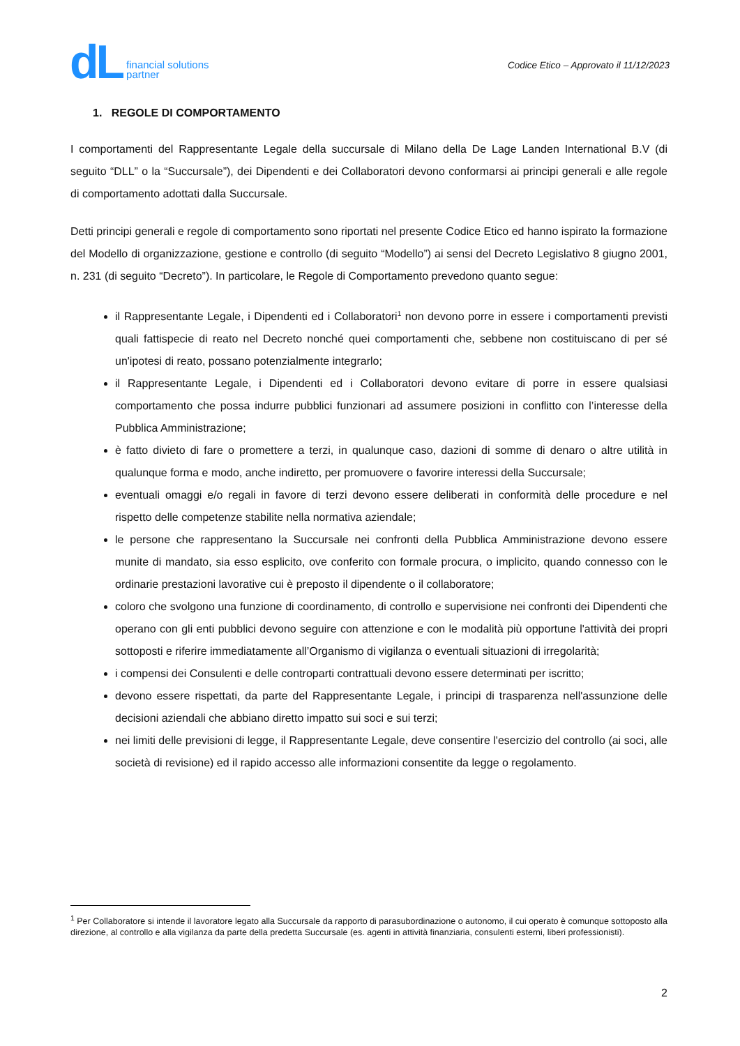dL financial solutions
partner
Codice Etico – Approvato il 11/12/2023
1. REGOLE DI COMPORTAMENTO
I comportamenti del Rappresentante Legale della succursale di Milano della De Lage Landen International B.V (di seguito “DLL” o la “Succursale”), dei Dipendenti e dei Collaboratori devono conformarsi ai principi generali e alle regole di comportamento adottati dalla Succursale.
Detti principi generali e regole di comportamento sono riportati nel presente Codice Etico ed hanno ispirato la formazione del Modello di organizzazione, gestione e controllo (di seguito “Modello”) ai sensi del Decreto Legislativo 8 giugno 2001, n. 231 (di seguito “Decreto”). In particolare, le Regole di Comportamento prevedono quanto segue:
il Rappresentante Legale, i Dipendenti ed i Collaboratori<sup>1</sup> non devono porre in essere i comportamenti previsti quali fattispecie di reato nel Decreto nonché quei comportamenti che, sebbene non costituiscano di per sé un'ipotesi di reato, possano potenzialmente integrarlo;
il Rappresentante Legale, i Dipendenti ed i Collaboratori devono evitare di porre in essere qualsiasi comportamento che possa indurre pubblici funzionari ad assumere posizioni in conflitto con l’interesse della Pubblica Amministrazione;
è fatto divieto di fare o promettere a terzi, in qualunque caso, dazioni di somme di denaro o altre utilità in qualunque forma e modo, anche indiretto, per promuovere o favorire interessi della Succursale;
eventuali omaggi e/o regali in favore di terzi devono essere deliberati in conformità delle procedure e nel rispetto delle competenze stabilite nella normativa aziendale;
le persone che rappresentano la Succursale nei confronti della Pubblica Amministrazione devono essere munite di mandato, sia esso esplicito, ove conferito con formale procura, o implicito, quando connesso con le ordinarie prestazioni lavorative cui è preposto il dipendente o il collaboratore;
coloro che svolgono una funzione di coordinamento, di controllo e supervisione nei confronti dei Dipendenti che operano con gli enti pubblici devono seguire con attenzione e con le modalità più opportune l'attività dei propri sottoposti e riferire immediatamente all’Organismo di vigilanza o eventuali situazioni di irregolarità;
i compensi dei Consulenti e delle controparti contrattuali devono essere determinati per iscritto;
devono essere rispettati, da parte del Rappresentante Legale, i principi di trasparenza nell'assunzione delle decisioni aziendali che abbiano diretto impatto sui soci e sui terzi;
nei limiti delle previsioni di legge, il Rappresentante Legale, deve consentire l'esercizio del controllo (ai soci, alle società di revisione) ed il rapido accesso alle informazioni consentite da legge o regolamento.
<sup>1</sup> Per Collaboratore si intende il lavoratore legato alla Succursale da rapporto di parasubordinazione o autonomo, il cui operato è comunque sottoposto alla direzione, al controllo e alla vigilanza da parte della predetta Succursale (es. agenti in attività finanziaria, consulenti esterni, liberi professionisti).
2